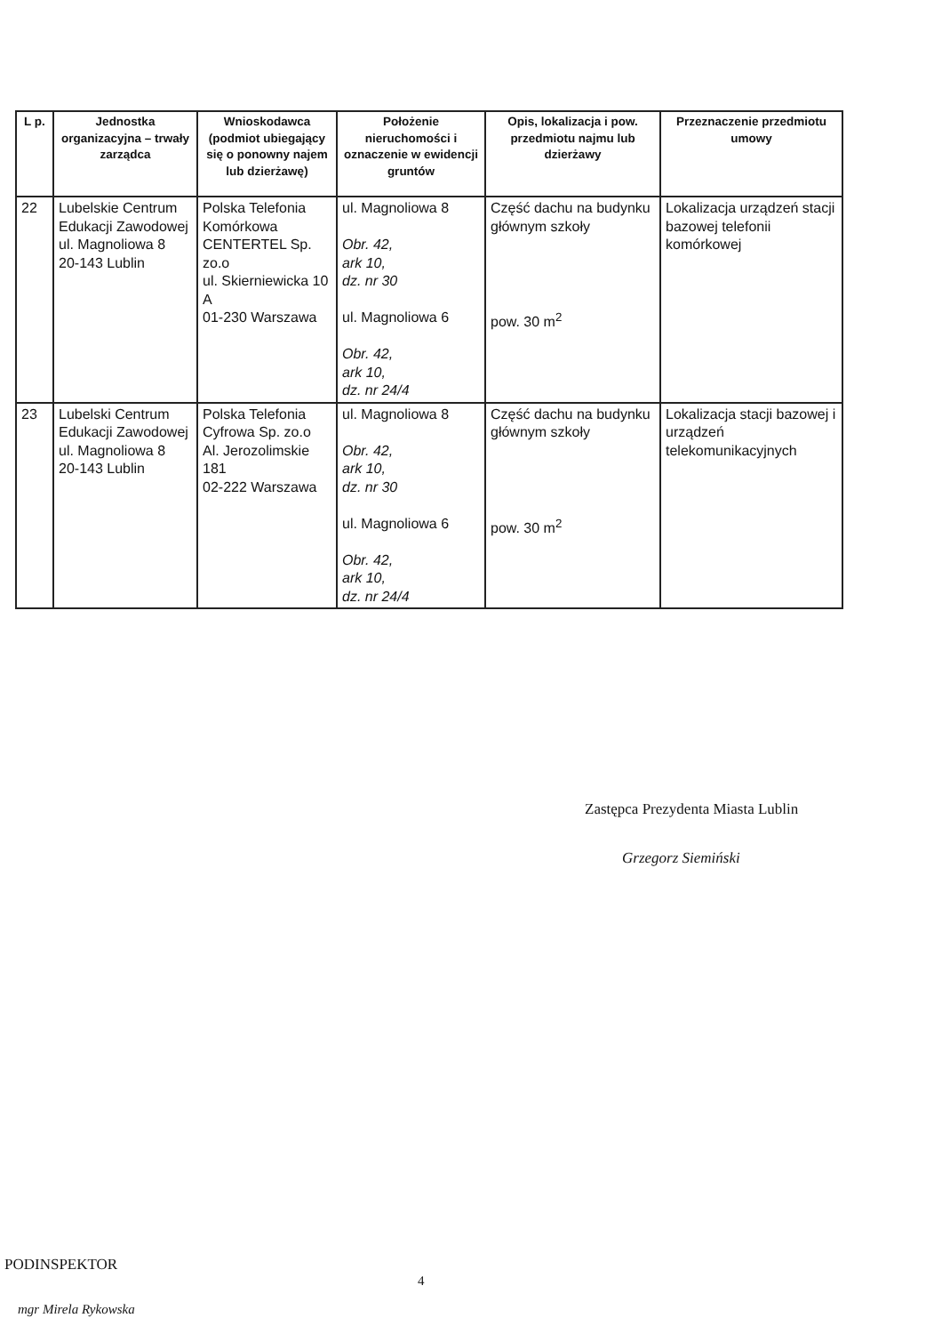| L p. | Jednostka organizacyjna – trwały zarządca | Wnioskodawca (podmiot ubiegający się o ponowny najem lub dzierżawę) | Położenie nieruchomości i oznaczenie w ewidencji gruntów | Opis, lokalizacja i pow. przedmiotu najmu lub dzierżawy | Przeznaczenie przedmiotu umowy |
| --- | --- | --- | --- | --- | --- |
| 22 | Lubelskie Centrum Edukacji Zawodowej ul. Magnoliowa 8 20-143 Lublin | Polska Telefonia Komórkowa CENTERTEL Sp. zo.o ul. Skierniewicka 10 A 01-230 Warszawa | ul. Magnoliowa 8 Obr. 42, ark 10, dz. nr 30 ul. Magnoliowa 6 Obr. 42, ark 10, dz. nr 24/4 | Część dachu na budynku głównym szkoły pow. 30 m<sup>2</sup> | Lokalizacja urządzeń stacji bazowej telefonii komórkowej |
| 23 | Lubelski Centrum Edukacji Zawodowej ul. Magnoliowa 8 20-143 Lublin | Polska Telefonia Cyfrowa Sp. zo.o Al. Jerozolimskie 181 02-222 Warszawa | ul. Magnoliowa 8 Obr. 42, ark 10, dz. nr 30 ul. Magnoliowa 6 Obr. 42, ark 10, dz. nr 24/4 | Część dachu na budynku głównym szkoły pow. 30 m<sup>2</sup> | Lokalizacja stacji bazowej i urządzeń telekomunikacyjnych |
Zastępca Prezydenta Miasta Lublin
Grzegorz Siemiński
PODINSPEKTOR
4
mgr Mirela Rykowska